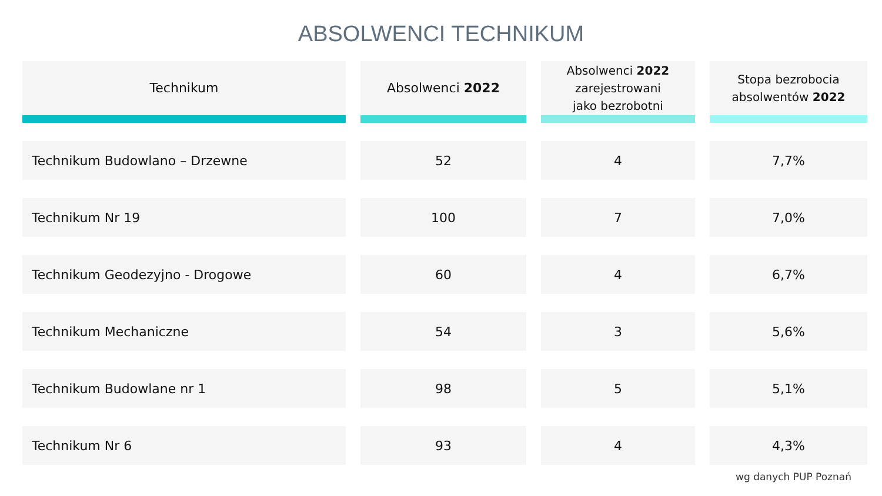ABSOLWENCI TECHNIKUM
| Technikum | Absolwenci 2022 | Absolwenci 2022 zarejestrowani jako bezrobotni | Stopa bezrobocia absolwentów 2022 |
| --- | --- | --- | --- |
| Technikum Budowlano – Drzewne | 52 | 4 | 7,7% |
| Technikum Nr 19 | 100 | 7 | 7,0% |
| Technikum Geodezyjno - Drogowe | 60 | 4 | 6,7% |
| Technikum Mechaniczne | 54 | 3 | 5,6% |
| Technikum Budowlane nr 1 | 98 | 5 | 5,1% |
| Technikum Nr 6 | 93 | 4 | 4,3% |
wg danych PUP Poznań